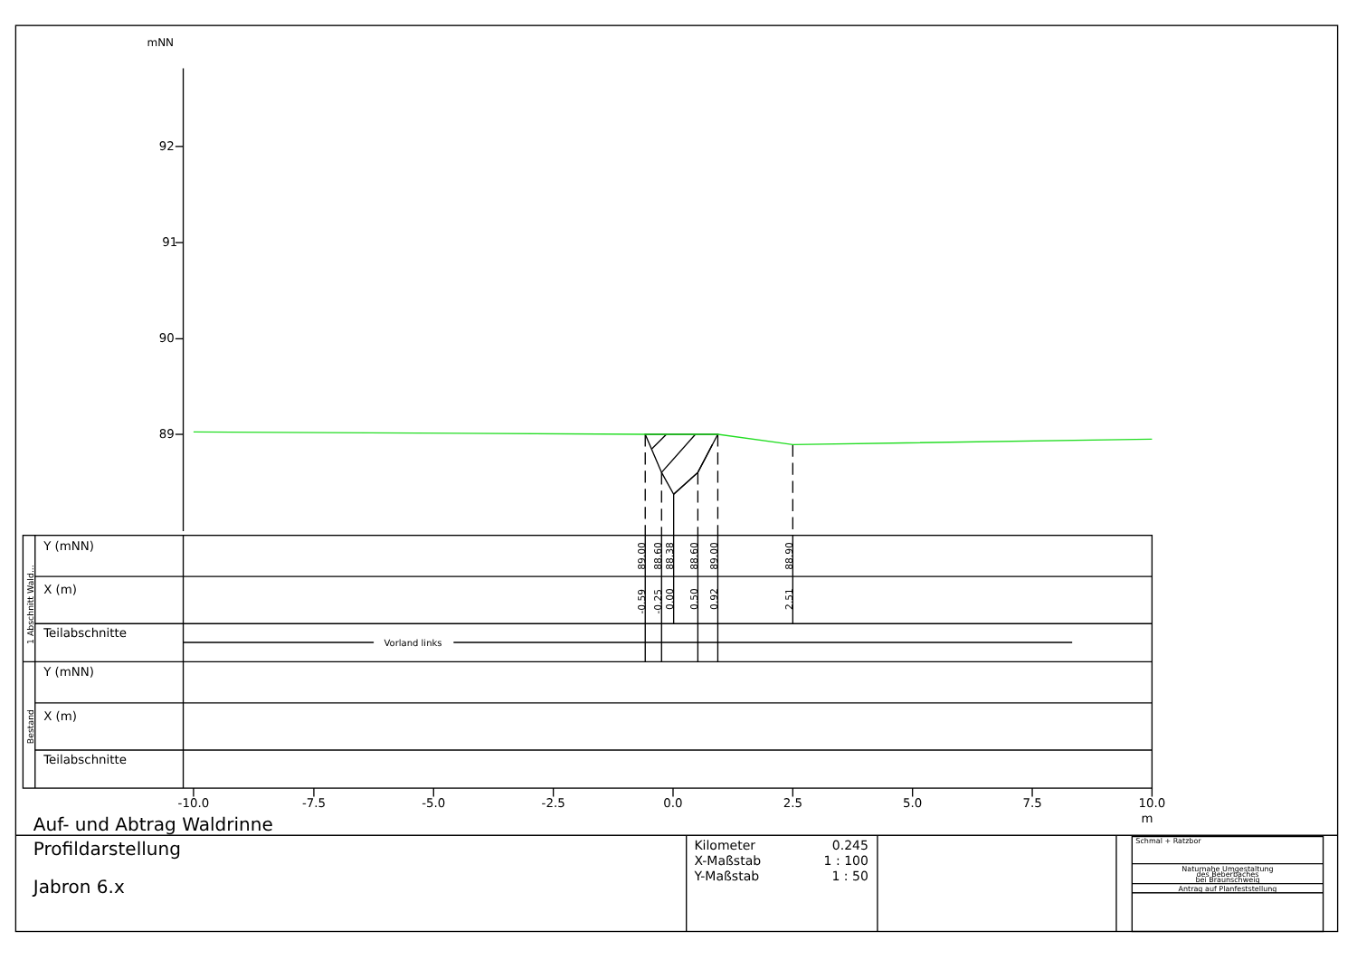mNN
92
91
90
89
Y (mNN)
89.00
88.60
88.38
88.60
89.00
88.90
X (m)
-0.59
-0.25
0.00
0.50
0.92
2.51
1 Abschnitt Wald...
Teilabschnitte
Vorland links
Bestand
Y (mNN)
X (m)
Teilabschnitte
-10.0
-7.5
-5.0
-2.5
0.0
2.5
5.0
7.5
10.0
m
Auf- und Abtrag Waldrinne
Profildarstellung
Jabron 6.x
Kilometer
0.245
X-Maßstab
1 : 100
Y-Maßstab
1 : 50
Schmal + Ratzbor
Naturnahe Umgestaltung
des Beberbaches
bei Braunschweig
Antrag auf Planfeststellung